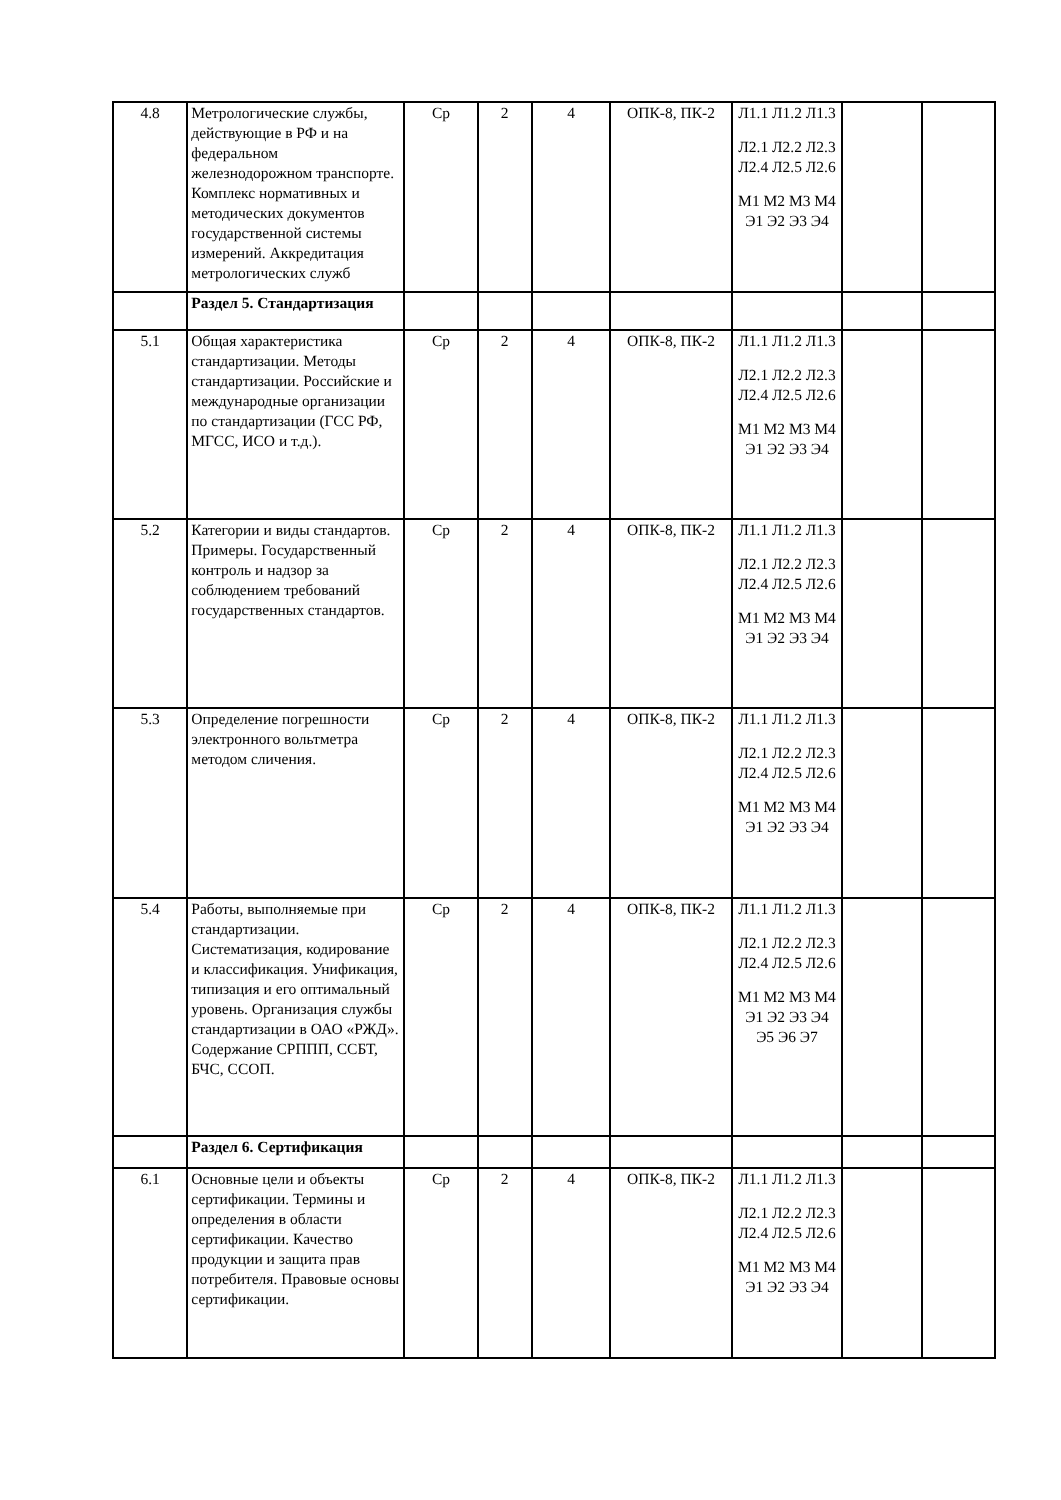| 4.8 | Метрологические службы, действующие в РФ и на федеральном железнодорожном транспорте. Комплекс нормативных и методических документов государственной системы измерений. Аккредитация метрологических служб | Ср | 2 | 4 | ОПК-8, ПК-2 | Л1.1 Л1.2 Л1.3 Л2.1 Л2.2 Л2.3 Л2.4 Л2.5 Л2.6 М1 М2 М3 М4 Э1 Э2 Э3 Э4 | | |
| | Раздел 5. Стандартизация | | | | | | | |
| 5.1 | Общая характеристика стандартизации. Методы стандартизации. Российские и международные организации по стандартизации (ГСС РФ, МГСС, ИСО и т.д.). | Ср | 2 | 4 | ОПК-8, ПК-2 | Л1.1 Л1.2 Л1.3 Л2.1 Л2.2 Л2.3 Л2.4 Л2.5 Л2.6 М1 М2 М3 М4 Э1 Э2 Э3 Э4 | | |
| 5.2 | Категории и виды стандартов. Примеры. Государственный контроль и надзор за соблюдением требований государственных стандартов. | Ср | 2 | 4 | ОПК-8, ПК-2 | Л1.1 Л1.2 Л1.3 Л2.1 Л2.2 Л2.3 Л2.4 Л2.5 Л2.6 М1 М2 М3 М4 Э1 Э2 Э3 Э4 | | |
| 5.3 | Определение погрешности электронного вольтметра методом сличения. | Ср | 2 | 4 | ОПК-8, ПК-2 | Л1.1 Л1.2 Л1.3 Л2.1 Л2.2 Л2.3 Л2.4 Л2.5 Л2.6 М1 М2 М3 М4 Э1 Э2 Э3 Э4 | | |
| 5.4 | Работы, выполняемые при стандартизации. Систематизация, кодирование и классификация. Унификация, типизация и его оптимальный уровень. Организация службы стандартизации в ОАО «РЖД». Содержание СРППП, ССБТ, БЧС, ССОП. | Ср | 2 | 4 | ОПК-8, ПК-2 | Л1.1 Л1.2 Л1.3 Л2.1 Л2.2 Л2.3 Л2.4 Л2.5 Л2.6 М1 М2 М3 М4 Э1 Э2 Э3 Э4 Э5 Э6 Э7 | | |
| | Раздел 6. Сертификация | | | | | | | |
| 6.1 | Основные цели и объекты сертификации. Термины и определения в области сертификации. Качество продукции и защита прав потребителя. Правовые основы сертификации. | Ср | 2 | 4 | ОПК-8, ПК-2 | Л1.1 Л1.2 Л1.3 Л2.1 Л2.2 Л2.3 Л2.4 Л2.5 Л2.6 М1 М2 М3 М4 Э1 Э2 Э3 Э4 | | |